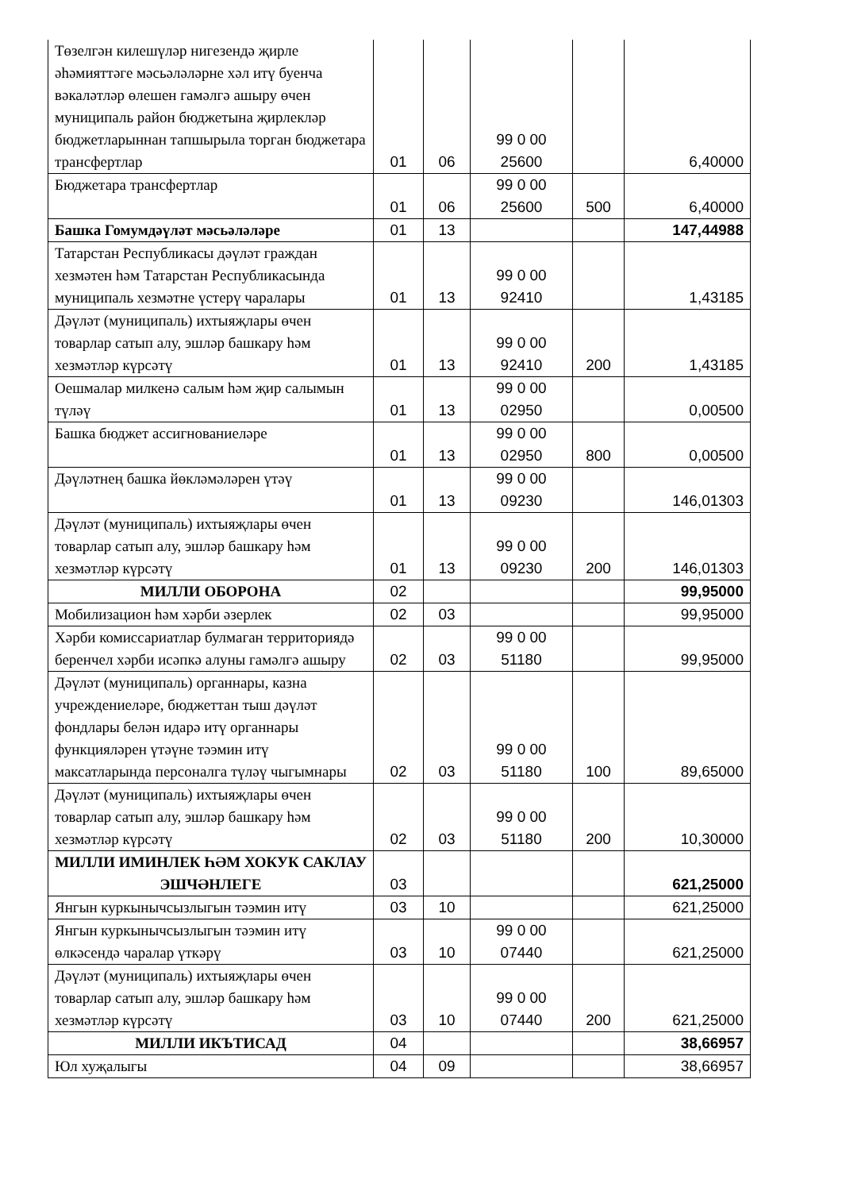| Төзелгән килешүләр нигезендә җирле әһәмияттәге мәсьәләләрне хәл итү буенча вәкаләтләр өлешен гамәлгә ашыру өчен муниципаль район бюджетына җирлекләр бюджетларыннан тапшырыла торган бюджетара трансфертлар | 01 | 06 | 99 0 00 25600 | | 6,40000 |
| Бюджетара трансфертлар | 01 | 06 | 99 0 00 25600 | 500 | 6,40000 |
| Башка Гомумдәүләт мәсьәләләре | 01 | 13 | | | 147,44988 |
| Татарстан Республикасы дәүләт граждан хезмәтен һәм Татарстан Республикасында муниципаль хезмәтне үстерү чаралары | 01 | 13 | 99 0 00 92410 | | 1,43185 |
| Дәүләт (муниципаль) ихтыяҗлары өчен товарлар сатып алу, эшләр башкару һәм хезмәтләр күрсәтү | 01 | 13 | 99 0 00 92410 | 200 | 1,43185 |
| Оешмалар милкенә салым һәм җир салымын түләү | 01 | 13 | 99 0 00 02950 | | 0,00500 |
| Башка бюджет ассигнованиеләре | 01 | 13 | 99 0 00 02950 | 800 | 0,00500 |
| Дәүләтнең башка йөкләмәләрен үтәү | 01 | 13 | 99 0 00 09230 | | 146,01303 |
| Дәүләт (муниципаль) ихтыяҗлары өчен товарлар сатып алу, эшләр башкару һәм хезмәтләр күрсәтү | 01 | 13 | 99 0 00 09230 | 200 | 146,01303 |
| МИЛЛИ ОБОРОНА | 02 | | | | 99,95000 |
| Мобилизацион һәм хәрби әзерлек | 02 | 03 | | | 99,95000 |
| Хәрби комиссариатлар булмаган территориядә беренчел хәрби исәпкә алуны гамәлгә ашыру | 02 | 03 | 99 0 00 51180 | | 99,95000 |
| Дәүләт (муниципаль) органнары, казна учреждениеләре, бюджеттан тыш дәүләт фондлары белән идарә итү органнары функцияләрен үтәүне тәэмин итү максатларында персоналга түләү чыгымнары | 02 | 03 | 99 0 00 51180 | 100 | 89,65000 |
| Дәүләт (муниципаль) ихтыяҗлары өчен товарлар сатып алу, эшләр башкару һәм хезмәтләр күрсәтү | 02 | 03 | 99 0 00 51180 | 200 | 10,30000 |
| МИЛЛИ ИМИНЛЕК ҺӘМ ХОКУК САКЛАУ ЭШЧӘНЛЕГЕ | 03 | | | | 621,25000 |
| Янгын куркынычсызлыгын тәэмин итү | 03 | 10 | | | 621,25000 |
| Янгын куркынычсызлыгын тәэмин итү өлкәсендә чаралар үткәрү | 03 | 10 | 99 0 00 07440 | | 621,25000 |
| Дәүләт (муниципаль) ихтыяҗлары өчен товарлар сатып алу, эшләр башкару һәм хезмәтләр күрсәтү | 03 | 10 | 99 0 00 07440 | 200 | 621,25000 |
| МИЛЛИ ИКЪТИСАД | 04 | | | | 38,66957 |
| Юл хуҗалыгы | 04 | 09 | | | 38,66957 |